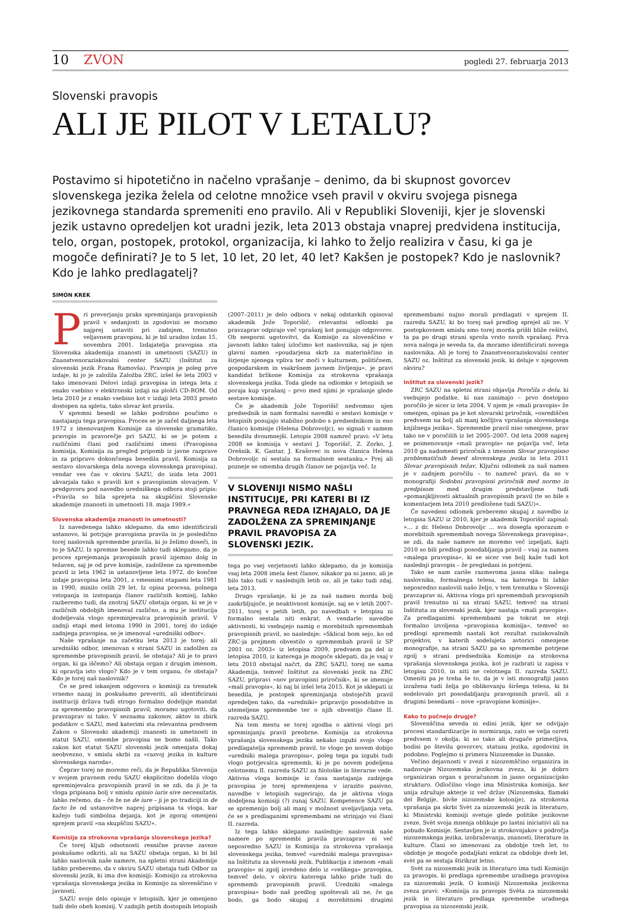10 ZVON
pogledi 27. februarja 2013
Slovenski pravopis
ALI JE PILOT V LETALU?
Postavimo si hipotetično in načelno vprašanje – denimo, da bi skupnost govorcev slovenskega jezika želela od celotne množice vseh pravil v okviru svojega pisnega jezikovnega standarda spremeniti eno pravilo. Ali v Republiki Sloveniji, kjer je slovenski jezik ustavno opredeljen kot uradni jezik, leta 2013 obstaja vnaprej predvidena institucija, telo, organ, postopek, protokol, organizacija, ki lahko to željo realizira v času, ki ga je mogoče definirati? Je to 5 let, 10 let, 20 let, 40 let? Kakšen je postopek? Kdo je naslovnik? Kdo je lahko predlagatelj?
SIMON KREK
Pri preverjanju praks spreminjanja pravopisnih pravil v sedanjosti in zgodovini se moramo najprej ustaviti pri zadnjem, trenutno veljavnem pravopisu, ki je bil uradno izdan 15. novembra 2001. Izdajatelja pravopisa sta Slovenska akademija znanosti in umetnosti (SAZU) in Znanstvenoraziskovalni center SAZU (Inštitut za slovenski jezik Frana Ramovša). Pravopis je poleg prve izdaje, ki jo je založila Založba ZRC, izšel še leta 2003 v tako imenovani Delovi izdaji pravopisa in istega leta z enako vsebino v elektronski izdaji na plošči CD-ROM. Od leta 2010 je z enako vsebino kot v izdaji leta 2003 prosto dostopen na spletu, tako slovar kot pravila.
V spremni besedi se lahko podrobno poučimo o nastajanju tega pravopisa. Proces se je začel daljnega leta 1972 z imenovanjem Komisije za slovensko gramatiko, pravopis in pravorečje pri SAZU, ki se je potem z različnimi člani pod različnimi imeni (Pravopisna komisija, Komisija za pregled pripomb iz javne razprave in za pripravo dokončnega besedila pravil, Komisija za sestavo slovarskega dela novega slovenskega pravopisa), vendar ves čas v okviru SAZU, do izida leta 2001 ukvarjala tako s pravili kot s pravopisnim slovarjem. V predgovoru pod navedbo uredniškega odbora stoji pripis: »Pravila so bila sprejeta na skupščini Slovenske akademije znanosti in umetnosti 18. maja 1989.«
Slovenska akademija znanosti in umetnosti?
Iz navedenega lahko sklepamo, da smo identificirali ustanovo, ki potrjuje pravopisna pravila in je posledično torej naslovnik spremembe pravila, ki jo želimo doseči, in to je SAZU. Iz spremne besede lahko tudi sklepamo, da je proces sprejemanja pravopisnih pravil izjemno dolg in težaven, saj je od prve komisije, zadolžene za spremembe pravil iz leta 1962 in ustanovljene leta 1972, do končne izdaje pravopisa leta 2001, z vmesnimi etapami leta 1981 in 1990, minilo celih 29 let. Iz opisa procesa, polnega vstopanja in izstopanja članov različnih komisij, lahko razberemo tudi, da znotraj SAZU obstaja organ, ki se je v različnih obdobjih imenoval različno, a mu je institucija dodeljevala vlogo spreminjevalca pravopisnih pravil. V zadnji etapi med letoma 1990 in 2001, torej do izdaje zadnjega pravopisa, se je imenoval »uredniški odbor«.
Naše vprašanje na začetku leta 2013 je torej: ali uredniški odbor, imenovan s strani SAZU in zadolžen za spremembe pravopisnih pravil, še obstaja? Ali je to pravi organ, ki ga iščemo? Ali obstaja organ z drugim imenom, ki opravlja isto vlogo? Kdo je v tem organu, če obstaja? Kdo je torej naš naslovnik?
Če se pred iskanjem odgovora o komisiji za trenutek vrnemo nazaj in poskušamo preveriti, ali identificirani instituciji država tudi strogo formalno dodeljuje mandat za spremembo pravopisnih pravil, moramo ugotoviti, da pravzaprav ni tako. V seznamu zakonov, aktov in zbirk podatkov o SAZU, med katerimi sta relevantna predvsem Zakon o Slovenski akademiji znanosti in umetnosti in statut SAZU, omembe pravopisa ne bomo našli. Tako zakon kot statut SAZU slovenski jezik omenjata dokaj neobvezno, v smislu skrbi za »razvoj jezika in kulture slovenskega naroda«.
Čeprav torej ne moremo reči, da je Republika Slovenija v svojem pravnem redu SAZU eksplicitno dodelila vlogo spreminjevalca pravopisnih pravil in se zdi, da ji je ta vloga pripisana bolj v smislu opinio iuris sive necessitatis, lahko rečemo, da – če že ne de iure – ji je po tradiciji in de facto že od ustanovitve naprej pripisana ta vloga, kar kažejo tudi simbolna dejanja, kot je zgoraj omenjeni sprejem pravil »na skupščini SAZU«.
Komisija za strokovna vprašanja slovenskega jezika?
Če torej kljub odsotnosti resnične pravne zaveze poskušamo odkriti, ali na SAZU obstaja organ, ki bi bil lahko naslovnik naše namere, na spletni strani Akademije lahko preberemo, da v okviru SAZU obstaja tudi Odbor za slovenski jezik, ki ima dve komisiji: Komisijo za strokovna vprašanja slovenskega jezika in Komisijo za slovenščino v javnosti.
SAZU svoje delo opisuje v letopisih, kjer je omenjeno tudi delo obeh komisij. V zadnjih petih dostopnih letopisih (2007–2011) je delo odbora v nekaj odstavkih opisoval akademik Jože Toporišič, relevantni odlomki pa pravzaprav odpirajo več vprašanj kot ponujajo odgovorov. Ob nesporni ugotovitvi, da Komisijo za slovenščino v javnosti lahko takoj izločimo kot naslovnika, saj je njen glavni namen »poudarjena skrb za materinščino in širjenje njenega vpliva ter moči v kulturnem, političnem, gospodarskem in vsakršnem javnem življenju«, je pravi kandidat bržkone Komisija za strokovna vprašanja slovenskega jezika. Toda glede na odlomke v letopisih se poraja kup vprašanj – prvo med njimi je vprašanje glede sestave komisije.
Če je akademik Jože Toporišič nedvomno njen predsednik in nam formalni navedki o sestavi komisije v letopisih ponujajo stabilno podobo s predsednikom in eno članico komisije (Helena Dobrovoljc), so signali v samem besedilu dvoumnejši. Letopis 2008 namreč pravi: »V letu 2008 se komisija v sestavi J. Toporišič, Z. Zorko, J. Orešnik. K. Gantar, J. Krašovec in nova članica Helena Dobrovoljc ni sestala na formalnem sestanku.« Prej ali pozneje se omemba drugih članov ne pojavlja več. Iz
V SLOVENIJI NISMO NAŠLI INSTITUCIJE, PRI KATERI BI IZ PRAVNEGA REDA IZHAJALO, DA JE ZADOLŽENA ZA SPREMINJANJE PRAVIL PRAVOPISA ZA SLOVENSKI JEZIK.
tega po vsej verjetnosti lahko sklepamo, da je komisija vsaj leta 2008 imela šest članov, nikakor pa ni jasno, ali je bilo tako tudi v naslednjih letih oz. ali je tako tudi zdaj, leta 2013.
Drugo vprašanje, ki je za naš namen morda bolj zaskrbljujoče, je neaktivnost komisije, saj se v letih 2007–2011, torej v petih letih, po navedbah v letopisu ni formalno sestala niti enkrat. A vendarle: navedbe aktivnosti, ki vsebujejo namig o morebitnih spremembah pravopisnih pravil, so naslednje: »Sklical bom sejo, ko od ZRC-ja prejmem obvestilo o spremembah pravil iz SP 2001 oz. 2003« iz letopisa 2009, predvsem pa del iz letopisa 2010, iz katerega je mogoče sklepati, da je vsaj v letu 2010 obstajal načrt, da ZRC SAZU, torej ne sama Akademija, temveč Inštitut za slovenski jezik na ZRC SAZU, pripravi »nov pravopisni priročnik«, ki se imenuje »mali pravopis«, ki naj bi izšel leta 2015. Kot je sklepati iz besedila, je postopek spreminjanja obstoječih pravil opredeljen tako, da »uredniki« pripravijo posodobitve in utemeljene spremembe ter o njih obvestijo člane II. razreda SAZU.
Na tem mestu se torej zgodba o aktivni vlogi pri spreminjanju pravil preobrne. Komisija za strokovna vprašanja slovenskega jezika nekako izgubi svojo vlogo predlagatelja sprememb pravil, to vlogo po novem dobijo »uredniki malega pravopisa«, poleg tega pa izgubi tudi vlogo potrjevalca sprememb, ki je po novem podeljena celotnemu II. razredu SAZU za filološke in literarne vede. Aktivna vloga komisije iz časa nastajanja zadnjega pravopisa je torej spremenjena v izrazito pasivno, navedbe v letopisih sugerirajo, da je aktivna vloga dodeljena komisiji (?) zunaj SAZU. Kompetence SAZU pa se spremenijo bolj ali manj v možnost uveljavljanja veta, če se s predlaganimi spremembami ne strinjajo vsi člani II. razreda.
Iz tega lahko sklepamo naslednje: naslovnik naše namere po spremembi pravila pravzaprav ni več neposredno SAZU in Komisija za strokovna vprašanja slovenskega jezika, temveč »uredniki malega pravopisa« na Inštitutu za slovenski jezik. Publikacija z imenom »mali pravopis« ni zgolj izvedeno delo iz »velikega« pravopisa, temveč delo, v okviru katerega lahko pride tudi do sprememb pravopisnih pravil. Uredniki »malega pravopisa« bodo naš predlog upoštevali ali ne, če ga bodo, ga bodo skupaj z morebitnimi drugimi spremembami nujno morali predlagati v sprejem II. razredu SAZU, ki bo torej naš predlog sprejel ali ne. V postopkovnem smislu smo torej morda prišli bliže rešitvi, ta pa po drugi strani sproža vrsto novih vprašanj. Prva nova naloga je seveda ta, da moramo identificirati novega naslovnika. Ali je torej to Znanstvenoraziskovalni center SAZU oz. Inštitut za slovenski jezik, ki deluje v njegovem okviru?
Inštitut za slovenski jezik?
ZRC SAZU na spletni strani objavlja Poročila o delu, ki vsebujejo podatke, ki nas zanimajo – prvo dostopno poročilo je sicer iz leta 2004. V njem je »mali pravopis« že omenjen, opisan pa je kot slovarski priročnik, »osrediščen predvsem na bolj ali manj kočljiva vprašanja slovenskega knjižnega jezika«. Spremembe pravil niso omenjene, prav tako ne v poročilih iz let 2005–2007. Od leta 2008 naprej se poimenovanje »mali pravopis« ne pojavlja več, leta 2010 ga nadomesti priročnik z imenom Slovar pravopisno problematičnih besed slovenskega jezika in leta 2011 Slovar pravopisnih težav. Ključni odlomek za naš namen je v zadnjem poročilu – to namreč pravi, da so v monografiji Sodobni pravopisni priročnik med normo in predpisom med drugim predstavljene tudi »pomanjkljivosti aktualnih pravopisnih pravil (te so bile s komentarjem leta 2010 predložene tudi SAZU)«.
Če navedeni odlomek preberemo skupaj z navedbo iz letopisa SAZU iz 2010, kjer je akademik Toporišič zapisal: »... z dr. Heleno Dobrovoljc ... sva dosegla sporazum o morebitnih spremembah novega Slovenskega pravopisa«, se zdi, da naše namere ne moremo več izpeljati, kajti 2010 so bili predlogi posodabljanja pravil – vsaj za namen »malega pravopisa«, ki se sicer vse bolj kaže tudi kot naslednji pravopis – že pregledani in potrjeni.
Tako se nam zariše razmeroma jasna slika: našega naslovnika, formalnega telesa, na katerega bi lahko neposredno naslovili našo željo, v tem trenutku v Sloveniji pravzaprav ni. Aktivna vloga pri spremembah pravopisnih pravil trenutno ni na strani SAZU, temveč na strani Inštituta za slovenski jezik, kjer nastaja »mali pravopis«. Za predlaganimi spremembami pa tokrat ne stoji formalno izvoljena »pravopisna komisija«, temveč so predlogi sprememb nastali kot rezultat raziskovalnih projektov, v katerih sodelujeta avtorici omenjene monografije, na strani SAZU pa so spremembe potrjene zgolj s strani predsednika Komisije za strokovna vprašanja slovenskega jezika, kot je razbrati iz zapisa v letopisu 2010, in niti ne celotnega II. razreda SAZU. Omeniti pa je treba še to, da je v isti monografiji jasno izražena tudi želja po oblikovanju širšega telesa, ki bi sodelovalo pri posodabljanju pravopisnih pravil, ali z drugimi besedami – nove »pravopisne komisije«.
Kako to počnejo drugje?
Slovenščina seveda ni edini jezik, kjer se odvijajo procesi standardizacije in normiranja, zato se velja ozreti predvsem v okolja, ki so tako ali drugače primerljiva, bodisi po številu govorcev, statusu jezika, zgodovini in podobno. Poglejmo si primera Nizozemske in Danske.
Večino dejavnosti v zvezi z nizozemščino organizira in nadzoruje Nizozemska jezikovna zveza, ki je dobro organiziran organ s proračunom in jasno organizacijsko strukturo. Odločilno vlogo ima Ministrska komisija, ker unija združuje akterje iz več držav (Nizozemska, flamski del Belgije, bivše nizozemske kolonije), za strokovna vprašanja pa skrbi Svèt za nizozemski jezik in literaturo, ki Ministrski komisiji svetuje glede politike jezikovne zveze. Svèt svoja mnenja oblikuje po lastni iniciativi ali na pobudo Komisije. Sestavljen je iz strokovnjakov s področja nizozemskega jezika, izobraževanja, znanosti, literature in kulture. Člani so imenovani za obdobje treh let, to obdobje je mogoče podaljšati enkrat za obdobje dveh let, svèt pa se sestaja štirikrat letno.
Svèt za nizozemski jezik in literaturo ima tudi Komisijo za pravopis, ki predlaga spremembe uradnega pravopisa za nizozemski jezik. O komisiji Nizozemska jezikovna zveza pravi: »Komisija za pravopis Svèta za nizozemski jezik in literaturo predlaga spremembe uradnega pravopisa za nizozemski jezik.